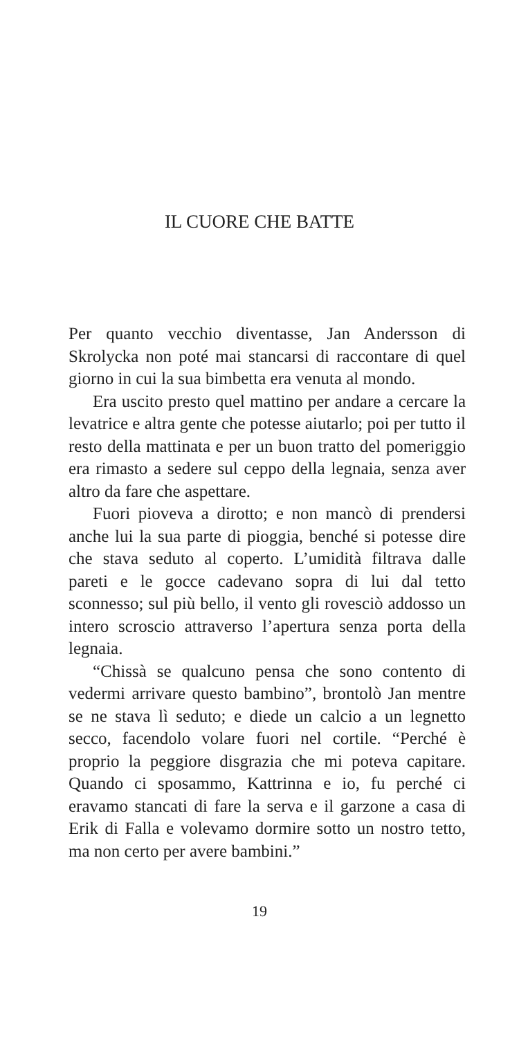IL CUORE CHE BATTE
Per quanto vecchio diventasse, Jan Andersson di Skrolycka non poté mai stancarsi di raccontare di quel giorno in cui la sua bimbetta era venuta al mondo.
Era uscito presto quel mattino per andare a cercare la levatrice e altra gente che potesse aiutarlo; poi per tutto il resto della mattinata e per un buon tratto del pomeriggio era rimasto a sedere sul ceppo della legnaia, senza aver altro da fare che aspettare.
Fuori pioveva a dirotto; e non mancò di prendersi anche lui la sua parte di pioggia, benché si potesse dire che stava seduto al coperto. L’umidità filtrava dalle pareti e le gocce cadevano sopra di lui dal tetto sconnesso; sul più bello, il vento gli rovesciò addosso un intero scroscio attraverso l’apertura senza porta della legnaia.
“Chissà se qualcuno pensa che sono contento di vedermi arrivare questo bambino”, brontolò Jan mentre se ne stava lì seduto; e diede un calcio a un legnetto secco, facendolo volare fuori nel cortile. “Perché è proprio la peggiore disgrazia che mi poteva capitare. Quando ci sposammo, Kattrinna e io, fu perché ci eravamo stancati di fare la serva e il garzone a casa di Erik di Falla e volevamo dormire sotto un nostro tetto, ma non certo per avere bambini.”
19